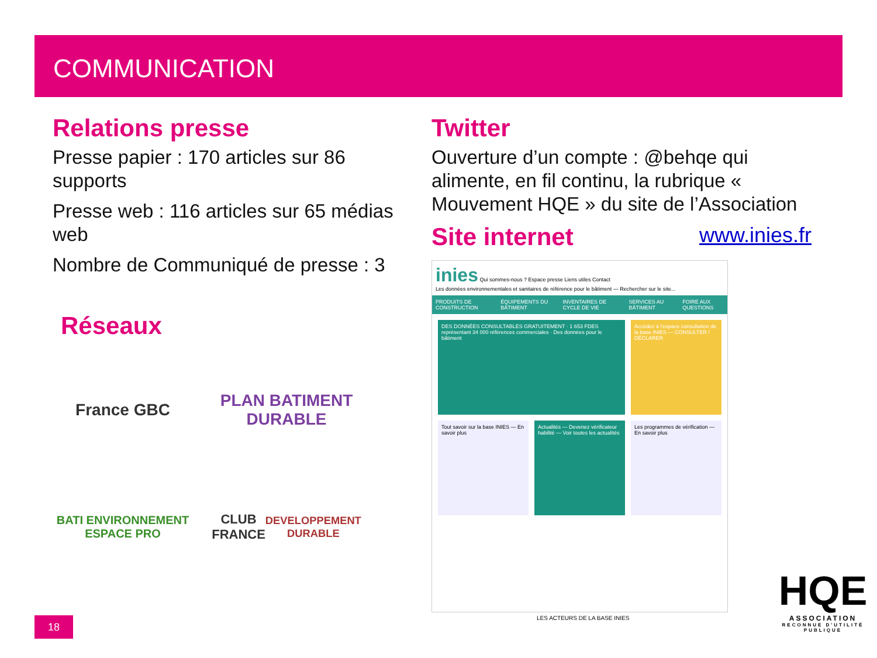COMMUNICATION
Relations presse
Presse papier : 170 articles sur 86 supports
Presse web : 116 articles sur 65 médias web
Nombre de Communiqué de presse : 3
Réseaux
France GBC
PLAN BATIMENT DURABLE
BATI ENVIRONNEMENT ESPACE PRO
CLUB FRANCE
DEVELOPPEMENT DURABLE
Twitter
Ouverture d’un compte : @behqe qui alimente, en fil continu, la rubrique « Mouvement HQE » du site de l’Association
Site internet
www.inies.fr
inies Qui sommes-nous ? Espace presse Liens utiles Contact
Les données environnementales et sanitaires de référence pour le bâtiment — Rechercher sur le site...
PRODUITS DE CONSTRUCTION ÉQUIPEMENTS DU BÂTIMENT INVENTAIRES DE CYCLE DE VIE SERVICES AU BÂTIMENT FOIRE AUX QUESTIONS
DES DONNÉES CONSULTABLES GRATUITEMENT · 1 653 FDES représentant 34 000 références commerciales · Des données pour le bâtiment
Accédez à l'espace consultation de la base INIES — CONSULTER / DÉCLARER
Tout savoir sur la base INIES — En savoir plus
Actualités — Devenez vérificateur habilité — Voir toutes les actualités
Les programmes de vérification — En savoir plus
LES ACTEURS DE LA BASE INIES
18
HQE
ASSOCIATION
RECONNUE D'UTILITÉ PUBLIQUE